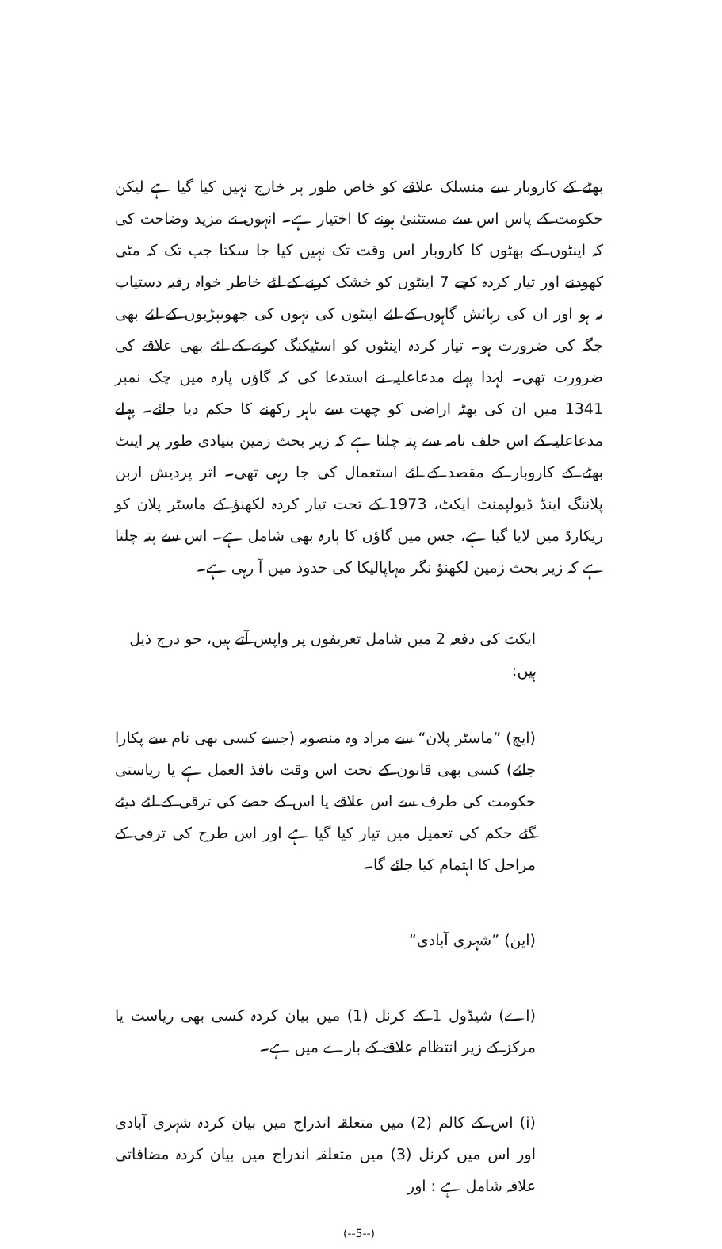بھٹے کے کاروبار سے منسلک علاقے کو خاص طور پر خارج نہیں کیا گیا ہے لیکن حکومت کے پاس اس سے مستثنیٰ ہونے کا اختیار ہے۔ انہوں نے مزید وضاحت کی کہ اینٹوں کے بھٹوں کا کاروبار اس وقت تک نہیں کیا جا سکتا جب تک کہ مٹی کھودنے اور تیار کردہ کچے 7 اینٹوں کو خشک کرنے کے لئے خاطر خواہ رقبہ دستیاب نہ ہو اور ان کی رہائش گاہوں کے لئے اینٹوں کی تہوں کی جھونپڑیوں کے لئے بھی جگہ کی ضرورت ہو۔ تیار کردہ اینٹوں کو اسٹیکنگ کرنے کے لئے بھی علاقے کی ضرورت تھی۔ لہٰذا پہلے مدعاعلیہ نے استدعا کی کہ گاؤں پارہ میں چک نمبر 1341 میں ان کی بھٹہ اراضی کو چھت سے باہر رکھنے کا حکم دیا جائے۔ پہلے مدعاعلیہ کے اس حلف نامہ سے پتہ چلتا ہے کہ زیر بحث زمین بنیادی طور پر اینٹ بھٹے کے کاروبار کے مقصد کے لئے استعمال کی جا رہی تھی۔ اتر پردیش اربن پلاننگ اینڈ ڈیولپمنٹ ایکٹ، 1973 کے تحت تیار کردہ لکھنؤ کے ماسٹر پلان کو ریکارڈ میں لایا گیا ہے، جس میں گاؤں کا پارہ بھی شامل ہے۔ اس سے پتہ چلتا ہے کہ زیر بحث زمین لکھنؤ نگر مہاپالیکا کی حدود میں آ رہی ہے۔
ایکٹ کی دفعہ 2 میں شامل تعریفوں پر واپس آتے ہیں، جو درج ذیل ہیں:
(ایچ) ”ماسٹر پلان“ سے مراد وہ منصوبہ (جسے کسی بھی نام سے پکارا جائے) کسی بھی قانون کے تحت اس وقت نافذ العمل ہے یا ریاستی حکومت کی طرف سے اس علاقے یا اس کے حصے کی ترقی کے لئے دیئے گئے حکم کی تعمیل میں تیار کیا گیا ہے اور اس طرح کی ترقی کے مراحل کا اہتمام کیا جائے گا۔
(این) ”شہری آبادی“
(اے) شیڈول 1 کے کرنل (1) میں بیان کردہ کسی بھی ریاست یا مرکز کے زیر انتظام علاقے کے بارے میں ہے۔
(i) اس کے کالم (2) میں متعلقہ اندراج میں بیان کردہ شہری آبادی اور اس میں کرنل (3) میں متعلقہ اندراج میں بیان کردہ مضافاتی علاقہ شامل ہے : اور
(--5--)